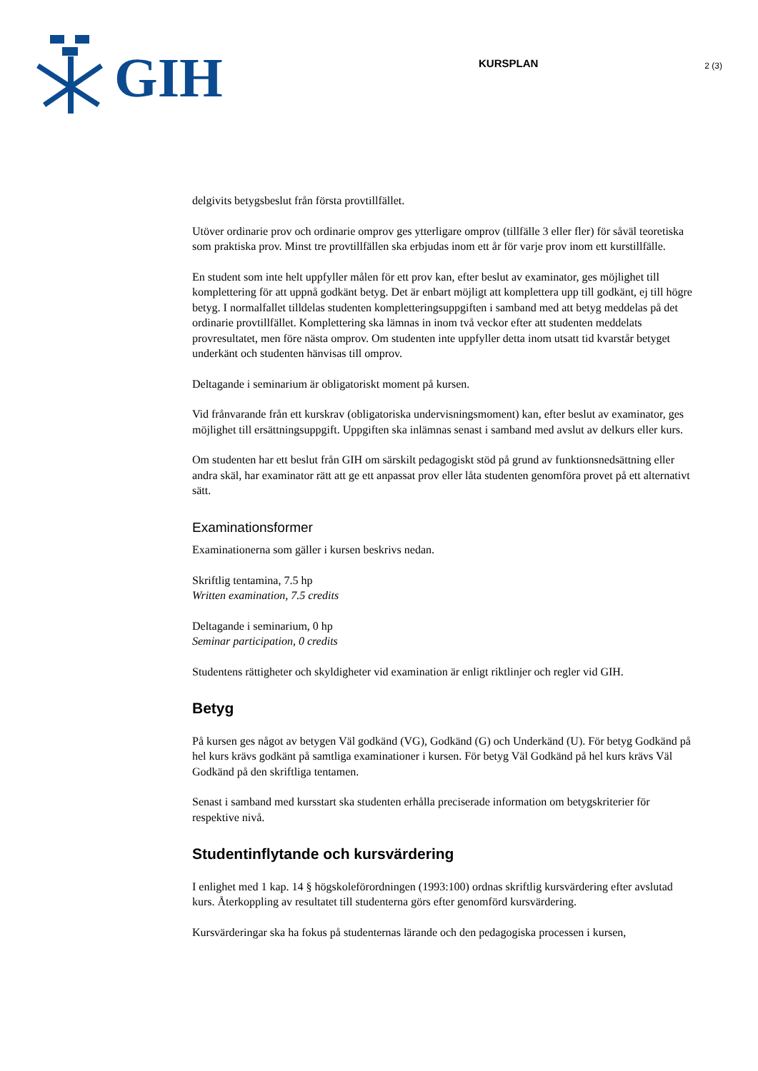GIH
KURSPLAN
2 (3)
delgivits betygsbeslut från första provtillfället.
Utöver ordinarie prov och ordinarie omprov ges ytterligare omprov (tillfälle 3 eller fler) för såväl teoretiska som praktiska prov. Minst tre provtillfällen ska erbjudas inom ett år för varje prov inom ett kurstillfälle.
En student som inte helt uppfyller målen för ett prov kan, efter beslut av examinator, ges möjlighet till komplettering för att uppnå godkänt betyg. Det är enbart möjligt att komplettera upp till godkänt, ej till högre betyg. I normalfallet tilldelas studenten kompletteringsuppgiften i samband med att betyg meddelas på det ordinarie provtillfället. Komplettering ska lämnas in inom två veckor efter att studenten meddelats provresultatet, men före nästa omprov. Om studenten inte uppfyller detta inom utsatt tid kvarstår betyget underkänt och studenten hänvisas till omprov.
Deltagande i seminarium är obligatoriskt moment på kursen.
Vid frånvarande från ett kurskrav (obligatoriska undervisningsmoment) kan, efter beslut av examinator, ges möjlighet till ersättningsuppgift. Uppgiften ska inlämnas senast i samband med avslut av delkurs eller kurs.
Om studenten har ett beslut från GIH om särskilt pedagogiskt stöd på grund av funktionsnedsättning eller andra skäl, har examinator rätt att ge ett anpassat prov eller låta studenten genomföra provet på ett alternativt sätt.
Examinationsformer
Examinationerna som gäller i kursen beskrivs nedan.
Skriftlig tentamina, 7.5 hp
Written examination, 7.5 credits
Deltagande i seminarium, 0 hp
Seminar participation, 0 credits
Studentens rättigheter och skyldigheter vid examination är enligt riktlinjer och regler vid GIH.
Betyg
På kursen ges något av betygen Väl godkänd (VG), Godkänd (G) och Underkänd (U). För betyg Godkänd på hel kurs krävs godkänt på samtliga examinationer i kursen. För betyg Väl Godkänd på hel kurs krävs Väl Godkänd på den skriftliga tentamen.
Senast i samband med kursstart ska studenten erhålla preciserade information om betygskriterier för respektive nivå.
Studentinflytande och kursvärdering
I enlighet med 1 kap. 14 § högskoleförordningen (1993:100) ordnas skriftlig kursvärdering efter avslutad kurs. Återkoppling av resultatet till studenterna görs efter genomförd kursvärdering.
Kursvärderingar ska ha fokus på studenternas lärande och den pedagogiska processen i kursen,